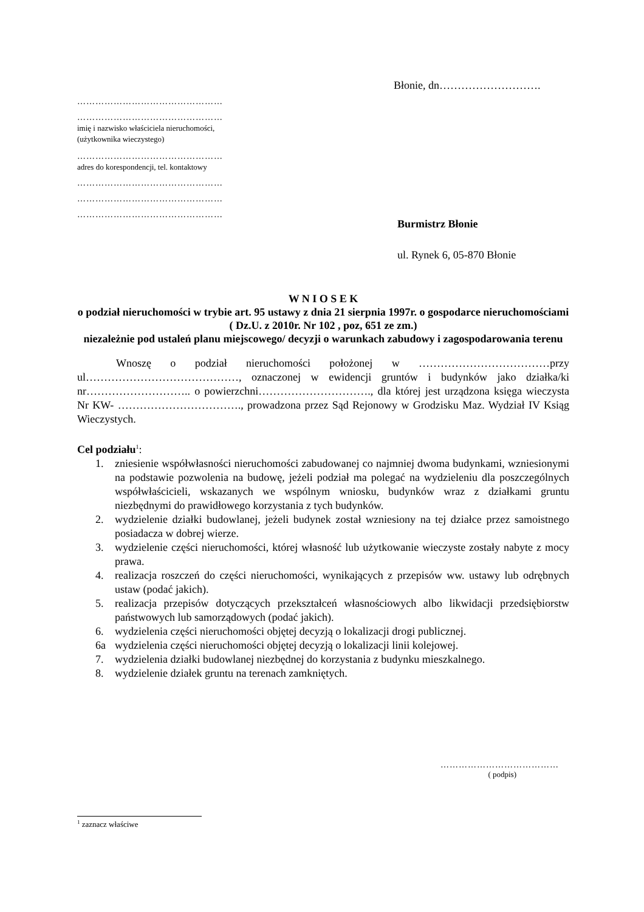Błonie, dn……………………….
…………………………………………
…………………………………………
imię i nazwisko właściciela nieruchomości,
(użytkownika wieczystego)
…………………………………………
adres do korespondencji, tel. kontaktowy
…………………………………………
…………………………………………
…………………………………………
Burmistrz Błonie
ul. Rynek 6, 05-870 Błonie
W N I O S E K
o podział nieruchomości w trybie art. 95 ustawy z dnia 21 sierpnia 1997r. o gospodarce nieruchomościami ( Dz.U. z 2010r. Nr 102 , poz, 651 ze zm.)
niezależnie pod ustaleń planu miejscowego/ decyzji o warunkach zabudowy i zagospodarowania terenu
Wnoszę o podział nieruchomości położonej w ………………………………przy ul……………………………………, oznaczonej w ewidencji gruntów i budynków jako działka/ki nr……………………….. o powierzchni…………………………., dla której jest urządzona księga wieczysta Nr KW- ……………………………., prowadzona przez Sąd Rejonowy w Grodzisku Maz. Wydział IV Ksiąg Wieczystych.
Cel podziału<sup>1</sup>:
1. zniesienie współwłasności nieruchomości zabudowanej co najmniej dwoma budynkami, wzniesionymi na podstawie pozwolenia na budowę, jeżeli podział ma polegać na wydzieleniu dla poszczególnych współwłaścicieli, wskazanych we wspólnym wniosku, budynków wraz z działkami gruntu niezbędnymi do prawidłowego korzystania z tych budynków.
2. wydzielenie działki budowlanej, jeżeli budynek został wzniesiony na tej działce przez samoistnego posiadacza w dobrej wierze.
3. wydzielenie części nieruchomości, której własność lub użytkowanie wieczyste zostały nabyte z mocy prawa.
4. realizacja roszczeń do części nieruchomości, wynikających z przepisów ww. ustawy lub odrębnych ustaw (podać jakich).
5. realizacja przepisów dotyczących przekształceń własnościowych albo likwidacji przedsiębiorstw państwowych lub samorządowych (podać jakich).
6. wydzielenia części nieruchomości objętej decyzją o lokalizacji drogi publicznej.
6a wydzielenia części nieruchomości objętej decyzją o lokalizacji linii kolejowej.
7. wydzielenia działki budowlanej niezbędnej do korzystania z budynku mieszkalnego.
8. wydzielenie działek gruntu na terenach zamkniętych.
…………………………………
( podpis)
<sup>1</sup> zaznacz właściwe